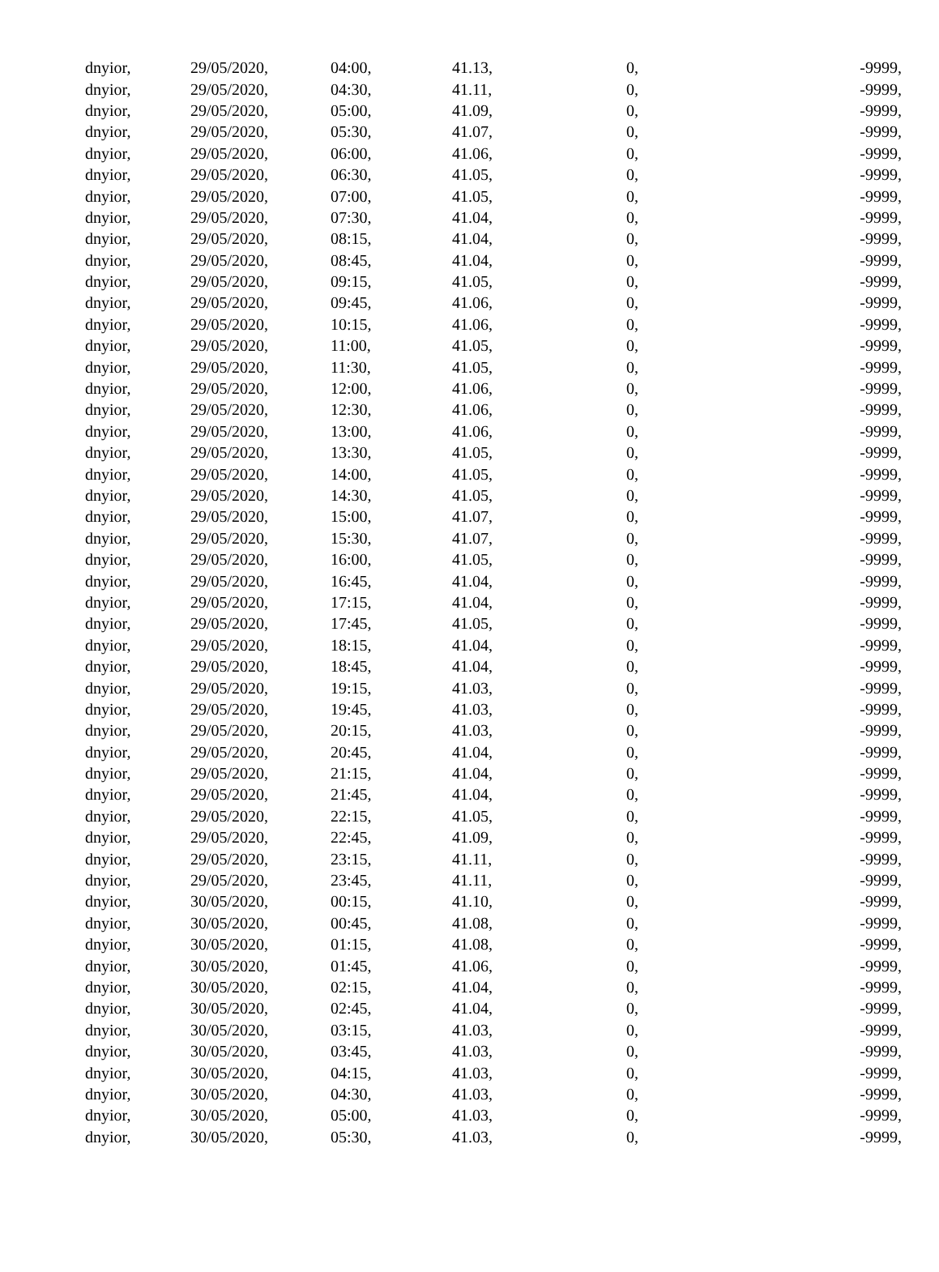| dnyior, | 29/05/2020, | 04:00, | 41.13, | 0, | -9999, |
| dnyior, | 29/05/2020, | 04:30, | 41.11, | 0, | -9999, |
| dnyior, | 29/05/2020, | 05:00, | 41.09, | 0, | -9999, |
| dnyior, | 29/05/2020, | 05:30, | 41.07, | 0, | -9999, |
| dnyior, | 29/05/2020, | 06:00, | 41.06, | 0, | -9999, |
| dnyior, | 29/05/2020, | 06:30, | 41.05, | 0, | -9999, |
| dnyior, | 29/05/2020, | 07:00, | 41.05, | 0, | -9999, |
| dnyior, | 29/05/2020, | 07:30, | 41.04, | 0, | -9999, |
| dnyior, | 29/05/2020, | 08:15, | 41.04, | 0, | -9999, |
| dnyior, | 29/05/2020, | 08:45, | 41.04, | 0, | -9999, |
| dnyior, | 29/05/2020, | 09:15, | 41.05, | 0, | -9999, |
| dnyior, | 29/05/2020, | 09:45, | 41.06, | 0, | -9999, |
| dnyior, | 29/05/2020, | 10:15, | 41.06, | 0, | -9999, |
| dnyior, | 29/05/2020, | 11:00, | 41.05, | 0, | -9999, |
| dnyior, | 29/05/2020, | 11:30, | 41.05, | 0, | -9999, |
| dnyior, | 29/05/2020, | 12:00, | 41.06, | 0, | -9999, |
| dnyior, | 29/05/2020, | 12:30, | 41.06, | 0, | -9999, |
| dnyior, | 29/05/2020, | 13:00, | 41.06, | 0, | -9999, |
| dnyior, | 29/05/2020, | 13:30, | 41.05, | 0, | -9999, |
| dnyior, | 29/05/2020, | 14:00, | 41.05, | 0, | -9999, |
| dnyior, | 29/05/2020, | 14:30, | 41.05, | 0, | -9999, |
| dnyior, | 29/05/2020, | 15:00, | 41.07, | 0, | -9999, |
| dnyior, | 29/05/2020, | 15:30, | 41.07, | 0, | -9999, |
| dnyior, | 29/05/2020, | 16:00, | 41.05, | 0, | -9999, |
| dnyior, | 29/05/2020, | 16:45, | 41.04, | 0, | -9999, |
| dnyior, | 29/05/2020, | 17:15, | 41.04, | 0, | -9999, |
| dnyior, | 29/05/2020, | 17:45, | 41.05, | 0, | -9999, |
| dnyior, | 29/05/2020, | 18:15, | 41.04, | 0, | -9999, |
| dnyior, | 29/05/2020, | 18:45, | 41.04, | 0, | -9999, |
| dnyior, | 29/05/2020, | 19:15, | 41.03, | 0, | -9999, |
| dnyior, | 29/05/2020, | 19:45, | 41.03, | 0, | -9999, |
| dnyior, | 29/05/2020, | 20:15, | 41.03, | 0, | -9999, |
| dnyior, | 29/05/2020, | 20:45, | 41.04, | 0, | -9999, |
| dnyior, | 29/05/2020, | 21:15, | 41.04, | 0, | -9999, |
| dnyior, | 29/05/2020, | 21:45, | 41.04, | 0, | -9999, |
| dnyior, | 29/05/2020, | 22:15, | 41.05, | 0, | -9999, |
| dnyior, | 29/05/2020, | 22:45, | 41.09, | 0, | -9999, |
| dnyior, | 29/05/2020, | 23:15, | 41.11, | 0, | -9999, |
| dnyior, | 29/05/2020, | 23:45, | 41.11, | 0, | -9999, |
| dnyior, | 30/05/2020, | 00:15, | 41.10, | 0, | -9999, |
| dnyior, | 30/05/2020, | 00:45, | 41.08, | 0, | -9999, |
| dnyior, | 30/05/2020, | 01:15, | 41.08, | 0, | -9999, |
| dnyior, | 30/05/2020, | 01:45, | 41.06, | 0, | -9999, |
| dnyior, | 30/05/2020, | 02:15, | 41.04, | 0, | -9999, |
| dnyior, | 30/05/2020, | 02:45, | 41.04, | 0, | -9999, |
| dnyior, | 30/05/2020, | 03:15, | 41.03, | 0, | -9999, |
| dnyior, | 30/05/2020, | 03:45, | 41.03, | 0, | -9999, |
| dnyior, | 30/05/2020, | 04:15, | 41.03, | 0, | -9999, |
| dnyior, | 30/05/2020, | 04:30, | 41.03, | 0, | -9999, |
| dnyior, | 30/05/2020, | 05:00, | 41.03, | 0, | -9999, |
| dnyior, | 30/05/2020, | 05:30, | 41.03, | 0, | -9999, |